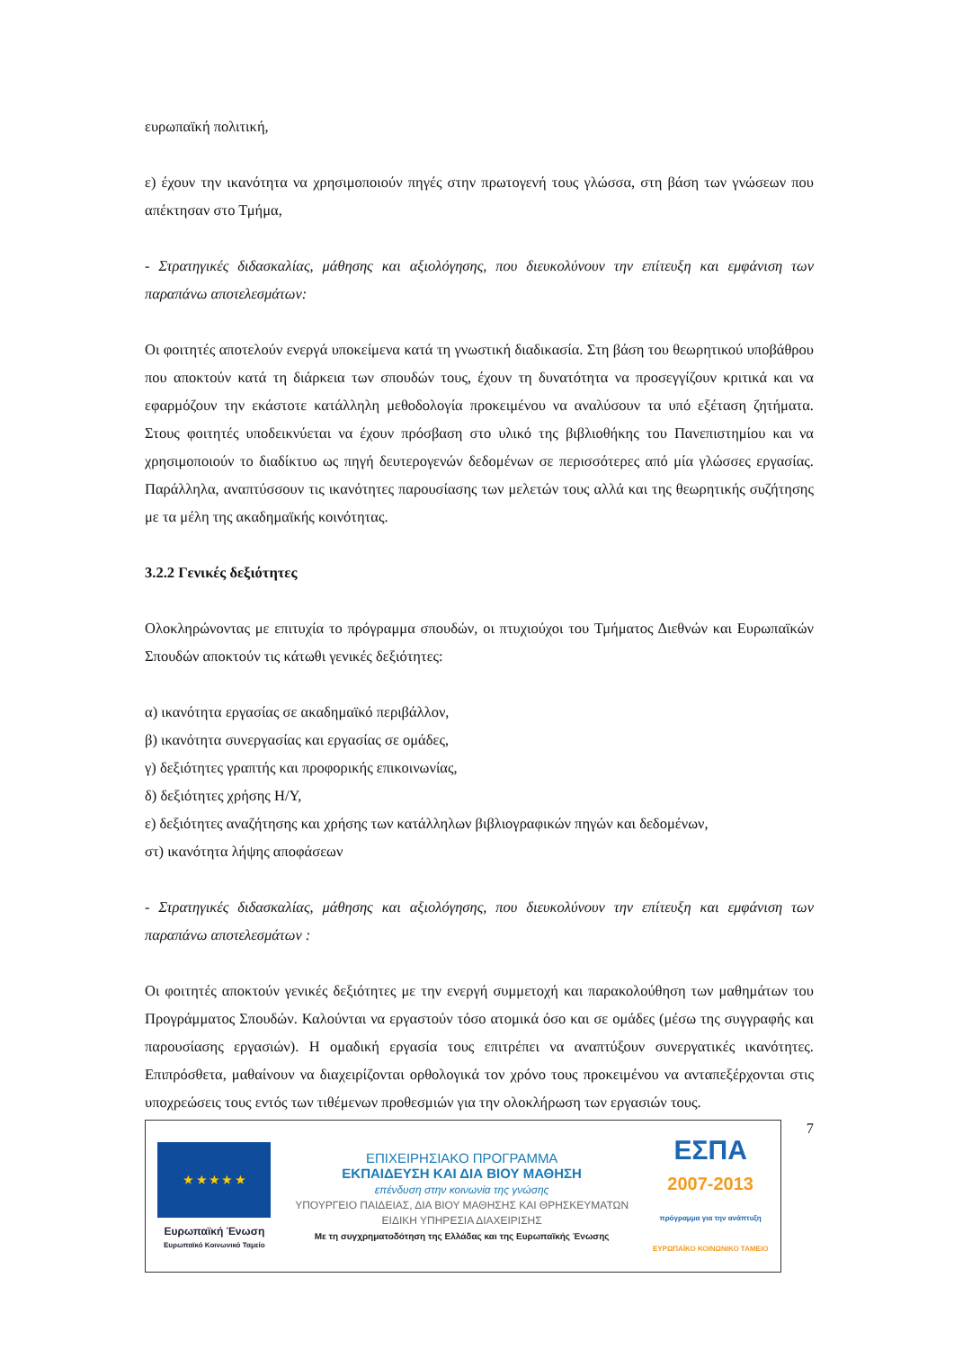ευρωπαϊκή πολιτική,
ε) έχουν την ικανότητα να χρησιμοποιούν πηγές στην πρωτογενή τους γλώσσα, στη βάση των γνώσεων που απέκτησαν στο Τμήμα,
- Στρατηγικές διδασκαλίας, μάθησης και αξιολόγησης, που διευκολύνουν την επίτευξη και εμφάνιση των παραπάνω αποτελεσμάτων:
Οι φοιτητές αποτελούν ενεργά υποκείμενα κατά τη γνωστική διαδικασία. Στη βάση του θεωρητικού υποβάθρου που αποκτούν κατά τη διάρκεια των σπουδών τους, έχουν τη δυνατότητα να προσεγγίζουν κριτικά και να εφαρμόζουν την εκάστοτε κατάλληλη μεθοδολογία προκειμένου να αναλύσουν τα υπό εξέταση ζητήματα. Στους φοιτητές υποδεικνύεται να έχουν πρόσβαση στο υλικό της βιβλιοθήκης του Πανεπιστημίου και να χρησιμοποιούν το διαδίκτυο ως πηγή δευτερογενών δεδομένων σε περισσότερες από μία γλώσσες εργασίας. Παράλληλα, αναπτύσσουν τις ικανότητες παρουσίασης των μελετών τους αλλά και της θεωρητικής συζήτησης με τα μέλη της ακαδημαϊκής κοινότητας.
3.2.2 Γενικές δεξιότητες
Ολοκληρώνοντας με επιτυχία το πρόγραμμα σπουδών, οι πτυχιούχοι του Τμήματος Διεθνών και Ευρωπαϊκών Σπουδών αποκτούν τις κάτωθι γενικές δεξιότητες:
α) ικανότητα εργασίας σε ακαδημαϊκό περιβάλλον,
β) ικανότητα συνεργασίας και εργασίας σε ομάδες,
γ) δεξιότητες γραπτής και προφορικής επικοινωνίας,
δ) δεξιότητες χρήσης Η/Υ,
ε) δεξιότητες αναζήτησης και χρήσης των κατάλληλων βιβλιογραφικών πηγών και δεδομένων,
στ) ικανότητα λήψης αποφάσεων
- Στρατηγικές διδασκαλίας, μάθησης και αξιολόγησης, που διευκολύνουν την επίτευξη και εμφάνιση των παραπάνω αποτελεσμάτων :
Οι φοιτητές αποκτούν γενικές δεξιότητες με την ενεργή συμμετοχή και παρακολούθηση των μαθημάτων του Προγράμματος Σπουδών. Καλούνται να εργαστούν τόσο ατομικά όσο και σε ομάδες (μέσω της συγγραφής και παρουσίασης εργασιών). Η ομαδική εργασία τους επιτρέπει να αναπτύξουν συνεργατικές ικανότητες. Επιπρόσθετα, μαθαίνουν να διαχειρίζονται ορθολογικά τον χρόνο τους προκειμένου να ανταπεξέρχονται στις υποχρεώσεις τους εντός των τιθέμενων προθεσμιών για την ολοκλήρωση των εργασιών τους.
★ ★ ★ ★ ★
Ευρωπαϊκή Ένωση
Ευρωπαϊκό Κοινωνικό Ταμείο
ΕΠΙΧΕΙΡΗΣΙΑΚΟ ΠΡΟΓΡΑΜΜΑ
ΕΚΠΑΙΔΕΥΣΗ ΚΑΙ ΔΙΑ ΒΙΟΥ ΜΑΘΗΣΗ
επένδυση στην κοινωνία της γνώσης
ΥΠΟΥΡΓΕΙΟ ΠΑΙΔΕΙΑΣ, ΔΙΑ ΒΙΟΥ ΜΑΘΗΣΗΣ ΚΑΙ ΘΡΗΣΚΕΥΜΑΤΩΝ
ΕΙΔΙΚΗ ΥΠΗΡΕΣΙΑ ΔΙΑΧΕΙΡΙΣΗΣ
Με τη συγχρηματοδότηση της Ελλάδας και της Ευρωπαϊκής Ένωσης
ΕΣΠΑ
2007-2013
πρόγραμμα για την ανάπτυξη
ΕΥΡΩΠΑΪΚΟ ΚΟΙΝΩΝΙΚΟ ΤΑΜΕΙΟ
7